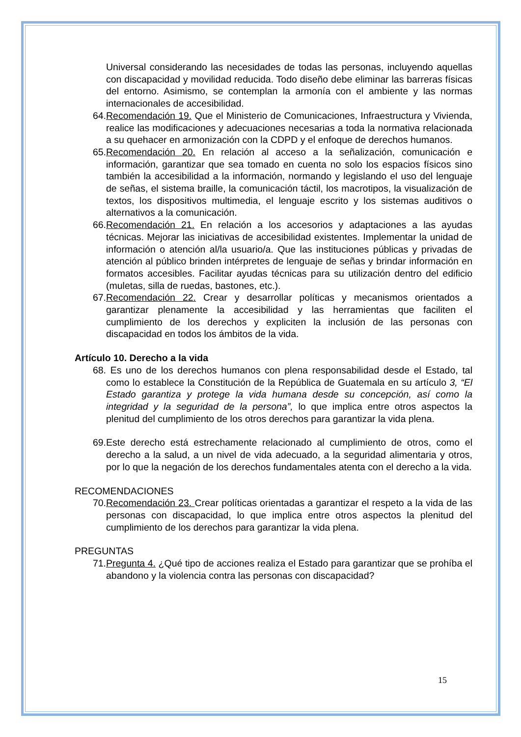Universal considerando las necesidades de todas las personas, incluyendo aquellas con discapacidad y movilidad reducida. Todo diseño debe eliminar las barreras físicas del entorno. Asimismo, se contemplan la armonía con el ambiente y las normas internacionales de accesibilidad.
64.
Recomendación 19. Que el Ministerio de Comunicaciones, Infraestructura y Vivienda, realice las modificaciones y adecuaciones necesarias a toda la normativa relacionada a su quehacer en armonización con la CDPD y el enfoque de derechos humanos.
65.
Recomendación 20. En relación al acceso a la señalización, comunicación e información, garantizar que sea tomado en cuenta no solo los espacios físicos sino también la accesibilidad a la información, normando y legislando el uso del lenguaje de señas, el sistema braille, la comunicación táctil, los macrotipos, la visualización de textos, los dispositivos multimedia, el lenguaje escrito y los sistemas auditivos o alternativos a la comunicación.
66.
Recomendación 21. En relación a los accesorios y adaptaciones a las ayudas técnicas. Mejorar las iniciativas de accesibilidad existentes. Implementar la unidad de información o atención al/la usuario/a. Que las instituciones públicas y privadas de atención al público brinden intérpretes de lenguaje de señas y brindar información en formatos accesibles. Facilitar ayudas técnicas para su utilización dentro del edificio (muletas, silla de ruedas, bastones, etc.).
67.
Recomendación 22. Crear y desarrollar políticas y mecanismos orientados a garantizar plenamente la accesibilidad y las herramientas que faciliten el cumplimiento de los derechos y expliciten la inclusión de las personas con discapacidad en todos los ámbitos de la vida.
Artículo 10. Derecho a la vida
68.
Es uno de los derechos humanos con plena responsabilidad desde el Estado, tal como lo establece la Constitución de la República de Guatemala en su artículo 3, “El Estado garantiza y protege la vida humana desde su concepción, así como la integridad y la seguridad de la persona”, lo que implica entre otros aspectos la plenitud del cumplimiento de los otros derechos para garantizar la vida plena.
69.
Este derecho está estrechamente relacionado al cumplimiento de otros, como el derecho a la salud, a un nivel de vida adecuado, a la seguridad alimentaria y otros, por lo que la negación de los derechos fundamentales atenta con el derecho a la vida.
RECOMENDACIONES
70.
Recomendación 23. Crear políticas orientadas a garantizar el respeto a la vida de las personas con discapacidad, lo que implica entre otros aspectos la plenitud del cumplimiento de los derechos para garantizar la vida plena.
PREGUNTAS
71.
Pregunta 4. ¿Qué tipo de acciones realiza el Estado para garantizar que se prohíba el abandono y la violencia contra las personas con discapacidad?
15